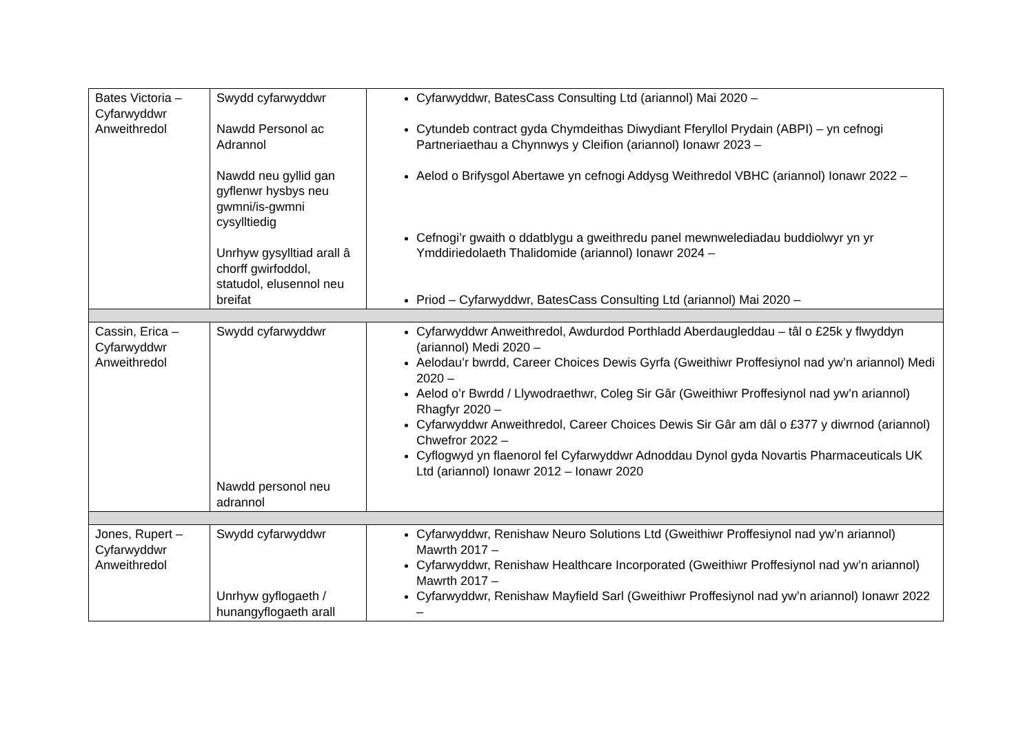| Bates Victoria – Cyfarwyddwr Anweithredol | Swydd cyfarwyddwr Nawdd Personol ac Adrannol Nawdd neu gyllid gan gyflenwr hysbys neu gwmni/is-gwmni cysylltiedig Unrhyw gysylltiad arall â chorff gwirfoddol, statudol, elusennol neu breifat | Cyfarwyddwr, BatesCass Consulting Ltd (ariannol) Mai 2020 – Cytundeb contract gyda Chymdeithas Diwydiant Fferyllol Prydain (ABPI) – yn cefnogi Partneriaethau a Chynnwys y Cleifion (ariannol) Ionawr 2023 – Aelod o Brifysgol Abertawe yn cefnogi Addysg Weithredol VBHC (ariannol) Ionawr 2022 – Cefnogi’r gwaith o ddatblygu a gweithredu panel mewnwelediadau buddiolwyr yn yr Ymddiriedolaeth Thalidomide (ariannol) Ionawr 2024 – Priod – Cyfarwyddwr, BatesCass Consulting Ltd (ariannol) Mai 2020 – |
| Cassin, Erica – Cyfarwyddwr Anweithredol | Swydd cyfarwyddwr Nawdd personol neu adrannol | Cyfarwyddwr Anweithredol, Awdurdod Porthladd Aberdaugleddau – tâl o £25k y flwyddyn (ariannol) Medi 2020 – Aelodau’r bwrdd, Career Choices Dewis Gyrfa (Gweithiwr Proffesiynol nad yw’n ariannol) Medi 2020 – Aelod o’r Bwrdd / Llywodraethwr, Coleg Sir Gâr (Gweithiwr Proffesiynol nad yw’n ariannol) Rhagfyr 2020 – Cyfarwyddwr Anweithredol, Career Choices Dewis Sir Gâr am dâl o £377 y diwrnod (ariannol) Chwefror 2022 – Cyflogwyd yn flaenorol fel Cyfarwyddwr Adnoddau Dynol gyda Novartis Pharmaceuticals UK Ltd (ariannol) Ionawr 2012 – Ionawr 2020 |
| Jones, Rupert – Cyfarwyddwr Anweithredol | Swydd cyfarwyddwr Unrhyw gyflogaeth / hunangyflogaeth arall | Cyfarwyddwr, Renishaw Neuro Solutions Ltd (Gweithiwr Proffesiynol nad yw’n ariannol) Mawrth 2017 – Cyfarwyddwr, Renishaw Healthcare Incorporated (Gweithiwr Proffesiynol nad yw’n ariannol) Mawrth 2017 – Cyfarwyddwr, Renishaw Mayfield Sarl (Gweithiwr Proffesiynol nad yw’n ariannol) Ionawr 2022 – |